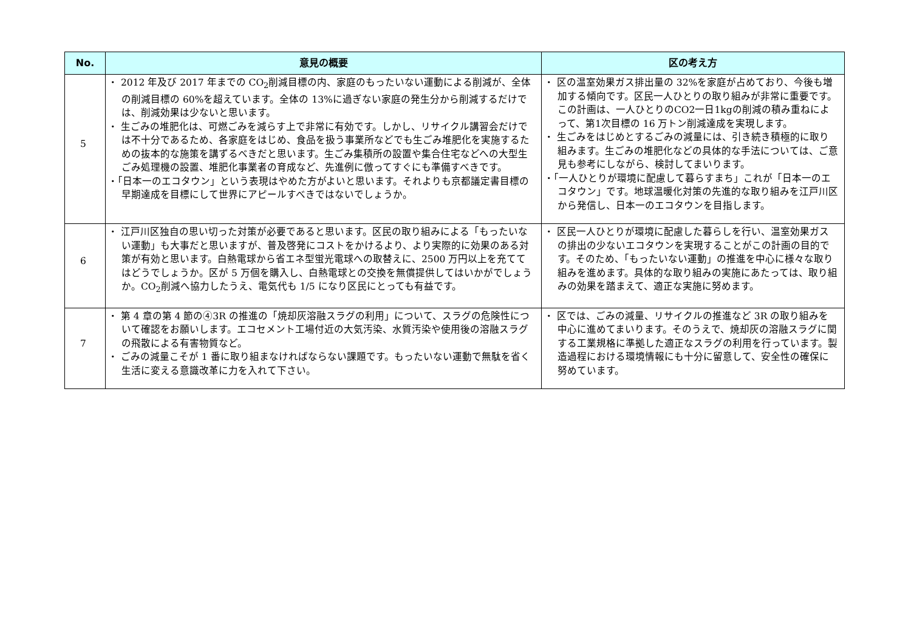| No. | 意見の概要 | 区の考え方 |
| --- | --- | --- |
| 5 | ・ 2012 年及び 2017 年までの CO<sub>2</sub>削減目標の内、家庭のもったいない運動による削減が、全体の削減目標の 60%を超えています。全体の 13%に過ぎない家庭の発生分から削減するだけでは、削減効果は少ないと思います。 ・ 生ごみの堆肥化は、可燃ごみを減らす上で非常に有効です。しかし、リサイクル講習会だけでは不十分であるため、各家庭をはじめ、食品を扱う事業所などでも生ごみ堆肥化を実施するための抜本的な施策を講ずるべきだと思います。生ごみ集積所の設置や集合住宅などへの大型生ごみ処理機の設置、堆肥化事業者の育成など、先進例に倣ってすぐにも準備すべきです。 ・「日本一のエコタウン」という表現はやめた方がよいと思います。それよりも京都議定書目標の早期達成を目標にして世界にアピールすべきではないでしょうか。 | ・ 区の温室効果ガス排出量の 32%を家庭が占めており、今後も増加する傾向です。区民一人ひとりの取り組みが非常に重要です。この計画は、一人ひとりのCO2一日1kgの削減の積み重ねによって、第1次目標の 16 万トン削減達成を実現します。 ・ 生ごみをはじめとするごみの減量には、引き続き積極的に取り組みます。生ごみの堆肥化などの具体的な手法については、ご意見も参考にしながら、検討してまいります。 ・「一人ひとりが環境に配慮して暮らすまち」これが「日本一のエコタウン」です。地球温暖化対策の先進的な取り組みを江戸川区から発信し、日本一のエコタウンを目指します。 |
| 6 | ・ 江戸川区独自の思い切った対策が必要であると思います。区民の取り組みによる「もったいない運動」も大事だと思いますが、普及啓発にコストをかけるより、より実際的に効果のある対策が有効と思います。白熱電球から省エネ型蛍光電球への取替えに、2500 万円以上を充ててはどうでしょうか。区が 5 万個を購入し、白熱電球との交換を無償提供してはいかがでしょうか。CO<sub>2</sub>削減へ協力したうえ、電気代も 1/5 になり区民にとっても有益です。 | ・ 区民一人ひとりが環境に配慮した暮らしを行い、温室効果ガスの排出の少ないエコタウンを実現することがこの計画の目的です。そのため、「もったいない運動」の推進を中心に様々な取り組みを進めます。具体的な取り組みの実施にあたっては、取り組みの効果を踏まえて、適正な実施に努めます。 |
| 7 | ・ 第 4 章の第 4 節の④3R の推進の「焼却灰溶融スラグの利用」について、スラグの危険性について確認をお願いします。エコセメント工場付近の大気汚染、水質汚染や使用後の溶融スラグの飛散による有害物質など。 ・ ごみの減量こそが 1 番に取り組まなければならない課題です。もったいない運動で無駄を省く生活に変える意識改革に力を入れて下さい。 | ・ 区では、ごみの減量、リサイクルの推進など 3R の取り組みを中心に進めてまいります。そのうえで、焼却灰の溶融スラグに関する工業規格に準拠した適正なスラグの利用を行っています。製造過程における環境情報にも十分に留意して、安全性の確保に努めています。 |